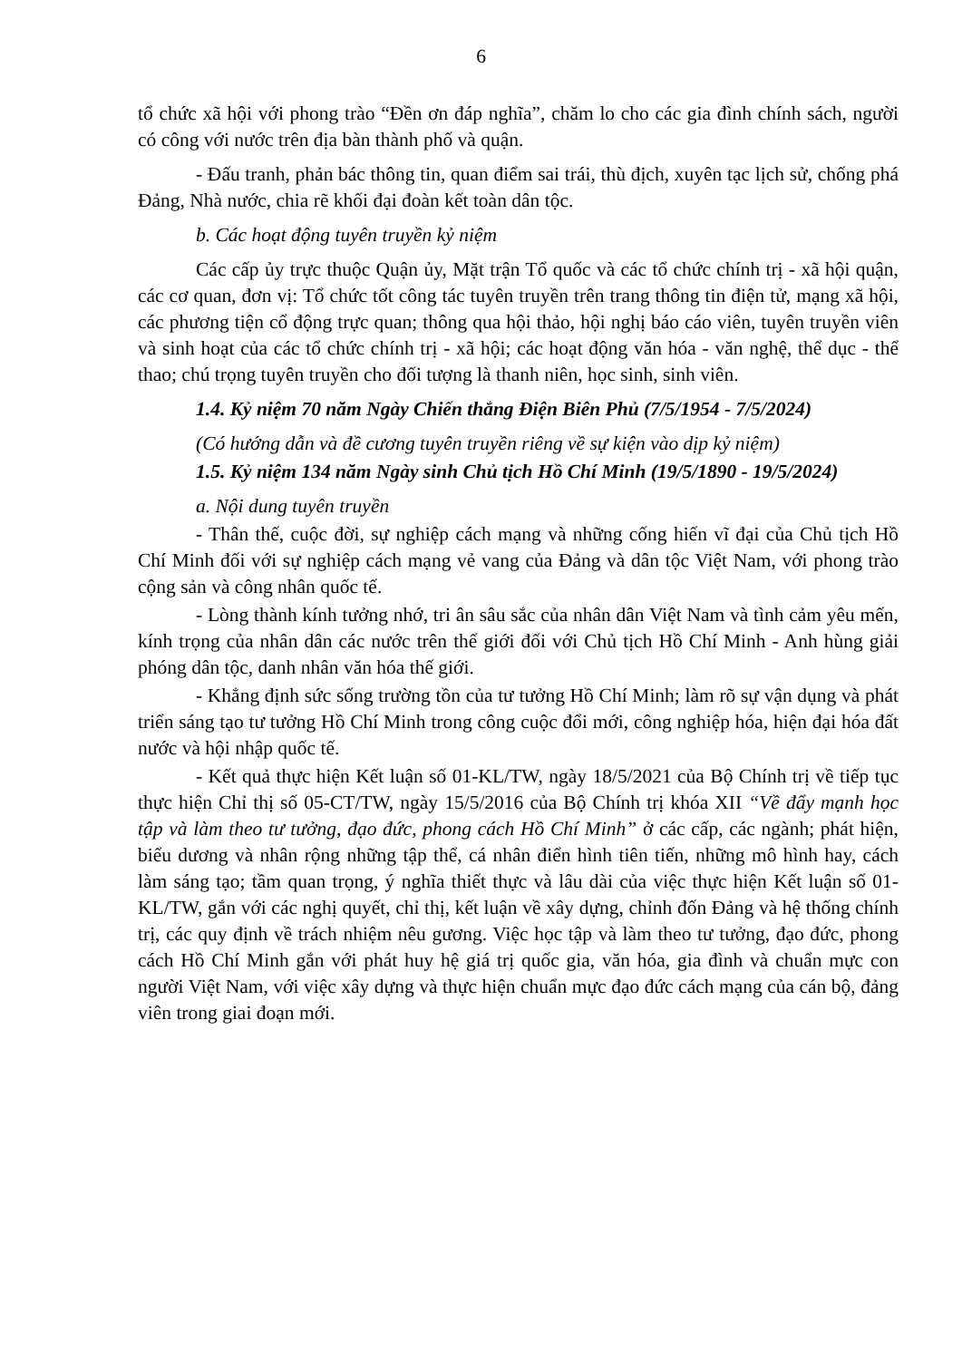6
tổ chức xã hội với phong trào “Đền ơn đáp nghĩa”, chăm lo cho các gia đình chính sách, người có công với nước trên địa bàn thành phố và quận.
- Đấu tranh, phản bác thông tin, quan điểm sai trái, thù địch, xuyên tạc lịch sử, chống phá Đảng, Nhà nước, chia rẽ khối đại đoàn kết toàn dân tộc.
b. Các hoạt động tuyên truyền kỷ niệm
Các cấp ủy trực thuộc Quận ủy, Mặt trận Tổ quốc và các tổ chức chính trị - xã hội quận, các cơ quan, đơn vị: Tổ chức tốt công tác tuyên truyền trên trang thông tin điện tử, mạng xã hội, các phương tiện cổ động trực quan; thông qua hội thảo, hội nghị báo cáo viên, tuyên truyền viên và sinh hoạt của các tổ chức chính trị - xã hội; các hoạt động văn hóa - văn nghệ, thể dục - thể thao; chú trọng tuyên truyền cho đối tượng là thanh niên, học sinh, sinh viên.
1.4. Kỷ niệm 70 năm Ngày Chiến thắng Điện Biên Phủ (7/5/1954 - 7/5/2024)
(Có hướng dẫn và đề cương tuyên truyền riêng về sự kiện vào dịp kỷ niệm)
1.5. Kỷ niệm 134 năm Ngày sinh Chủ tịch Hồ Chí Minh (19/5/1890 - 19/5/2024)
a. Nội dung tuyên truyền
- Thân thế, cuộc đời, sự nghiệp cách mạng và những cống hiến vĩ đại của Chủ tịch Hồ Chí Minh đối với sự nghiệp cách mạng vẻ vang của Đảng và dân tộc Việt Nam, với phong trào cộng sản và công nhân quốc tế.
- Lòng thành kính tưởng nhớ, tri ân sâu sắc của nhân dân Việt Nam và tình cảm yêu mến, kính trọng của nhân dân các nước trên thế giới đối với Chủ tịch Hồ Chí Minh - Anh hùng giải phóng dân tộc, danh nhân văn hóa thế giới.
- Khẳng định sức sống trường tồn của tư tưởng Hồ Chí Minh; làm rõ sự vận dụng và phát triển sáng tạo tư tưởng Hồ Chí Minh trong công cuộc đổi mới, công nghiệp hóa, hiện đại hóa đất nước và hội nhập quốc tế.
- Kết quả thực hiện Kết luận số 01-KL/TW, ngày 18/5/2021 của Bộ Chính trị về tiếp tục thực hiện Chỉ thị số 05-CT/TW, ngày 15/5/2016 của Bộ Chính trị khóa XII “Về đẩy mạnh học tập và làm theo tư tưởng, đạo đức, phong cách Hồ Chí Minh” ở các cấp, các ngành; phát hiện, biểu dương và nhân rộng những tập thể, cá nhân điển hình tiên tiến, những mô hình hay, cách làm sáng tạo; tầm quan trọng, ý nghĩa thiết thực và lâu dài của việc thực hiện Kết luận số 01-KL/TW, gắn với các nghị quyết, chỉ thị, kết luận về xây dựng, chỉnh đốn Đảng và hệ thống chính trị, các quy định về trách nhiệm nêu gương. Việc học tập và làm theo tư tưởng, đạo đức, phong cách Hồ Chí Minh gắn với phát huy hệ giá trị quốc gia, văn hóa, gia đình và chuẩn mực con người Việt Nam, với việc xây dựng và thực hiện chuẩn mực đạo đức cách mạng của cán bộ, đảng viên trong giai đoạn mới.